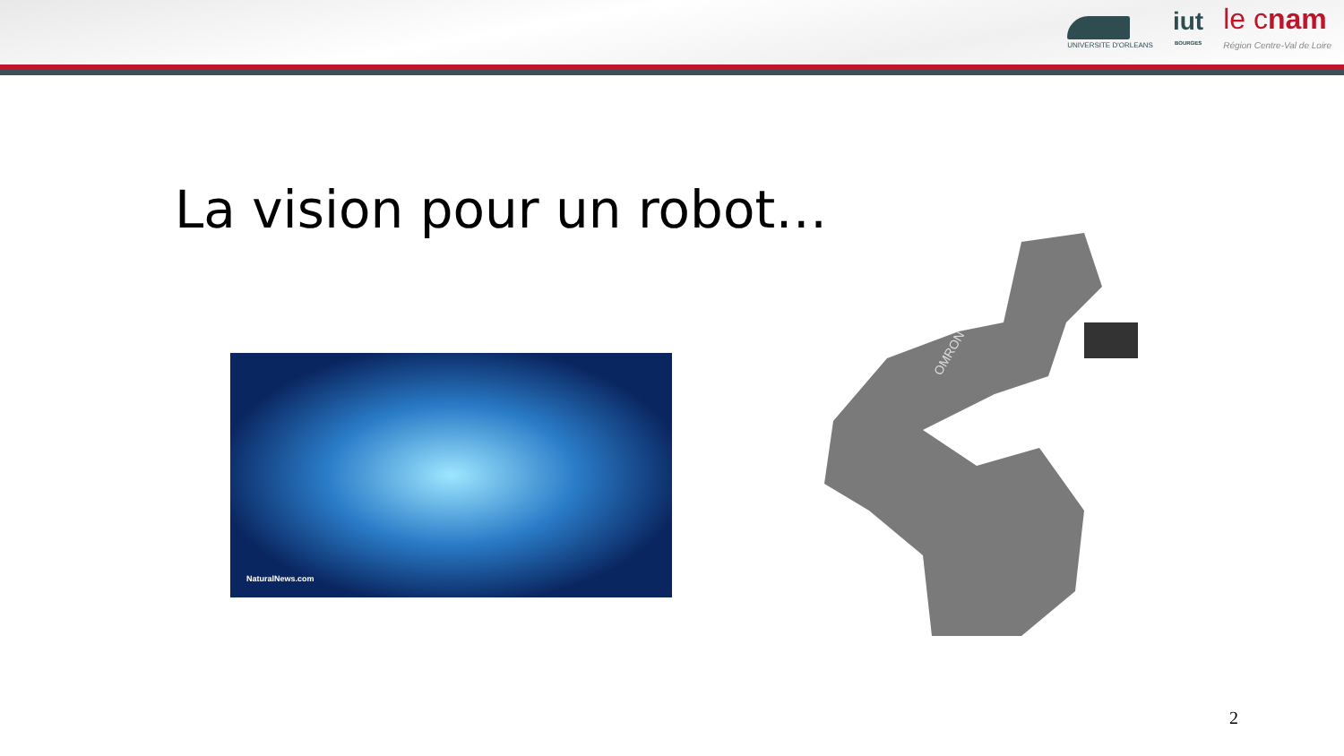UNIVERSITE D'ORLEANS
iut
BOURGES
le cnam
Région Centre-Val de Loire
La vision pour un robot…
NaturalNews.com
OMRON
2